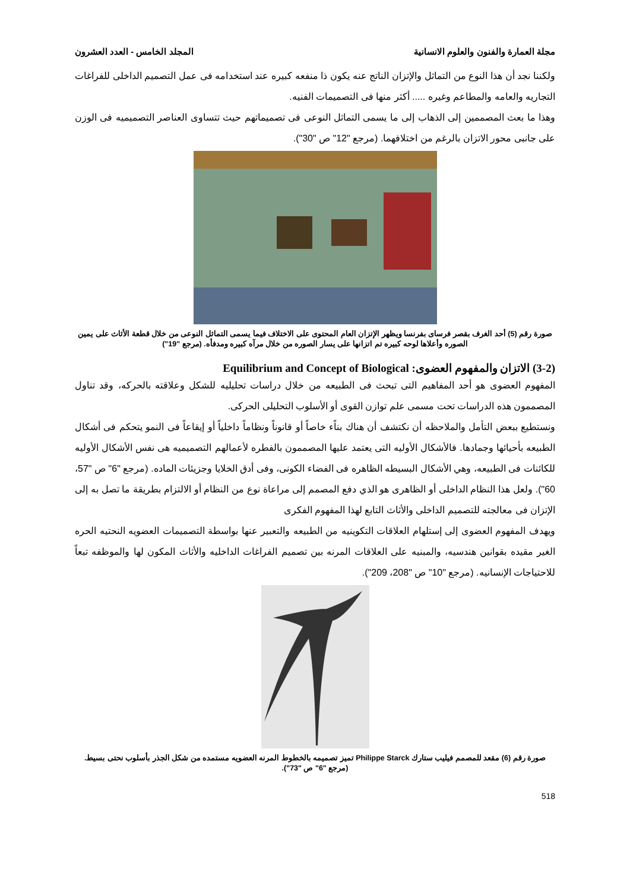مجلة العمارة والفنون والعلوم الانسانية المجلد الخامس - العدد العشرون
ولكننا نجد أن هذا النوع من التماثل والإتزان الناتج عنه يكون ذا منفعه كبيره عند استخدامه فى عمل التصميم الداخلى للفراغات التجاريه والعامه والمطاعم وغيره ..... أكثر منها فى التصميمات الفنيه.
وهذا ما بعث المصممين إلى الذهاب إلى ما يسمى التماثل النوعى فى تصميماتهم حيث تتساوى العناصر التصميميه فى الوزن على جانبى محور الاتزان بالرغم من اختلافهما. (مرجع "12" ص "30").
صورة رقم (5) أحد الغرف بقصر فرساى بفرنسا ويظهر الإتزان العام المحتوى على الاختلاف فيما يسمى التماثل النوعى من خلال قطعة الأثاث على يمين الصوره وأعلاها لوحه كبيره تم اتزانها على يسار الصوره من خلال مرآه كبيره ومدفأه. (مرجع "19")
(3-2) الاتزان والمفهوم العضوى: Equilibrium and Concept of Biological
المفهوم العضوى هو أحد المفاهيم التى تبحث فى الطبيعه من خلال دراسات تحليليه للشكل وعلاقته بالحركه، وقد تناول المصممون هذه الدراسات تحت مسمى علم توازن القوى أو الأسلوب التحليلى الحركى.
ونستطيع ببعض التأمل والملاحظه أن نكتشف أن هناك بناًء خاصاً أو قانوناً ونظاماً داخلياً أو إيقاعاً فى النمو يتحكم فى أشكال الطبيعه بأحيائها وجمادها. فالأشكال الأوليه التى يعتمد عليها المصممون بالفطره لأعمالهم التصميميه هى نفس الأشكال الأوليه للكائنات فى الطبيعه، وهي الأشكال البسيطه الظاهره فى الفضاء الكونى، وفى أدق الخلايا وجزيئات الماده. (مرجع "6" ص "57، 60"). ولعل هذا النظام الداخلى أو الظاهرى هو الذي دفع المصمم إلى مراعاة نوع من النظام أو الالتزام بطريقة ما تصل به إلى الإتزان فى معالجته للتصميم الداخلى والأثاث التابع لهذا المفهوم الفكرى
ويهدف المفهوم العضوى إلى إستلهام العلاقات التكوينيه من الطبيعه والتعبير عنها بواسطة التصميمات العضويه النحتيه الحره الغير مقيده بقوانين هندسيه، والمبنيه على العلاقات المرنه بين تصميم الفراغات الداخليه والأثاث المكون لها والموظفه تبعاً للاحتياجات الإنسانيه. (مرجع "10" ص "208، 209").
صورة رقم (6) مقعد للمصمم فيليب ستارك Philippe Starck تميز تصميمه بالخطوط المرنه العضويه مستمده من شكل الجذر بأسلوب نحتى بسيط. (مرجع "6" ص "73").
518